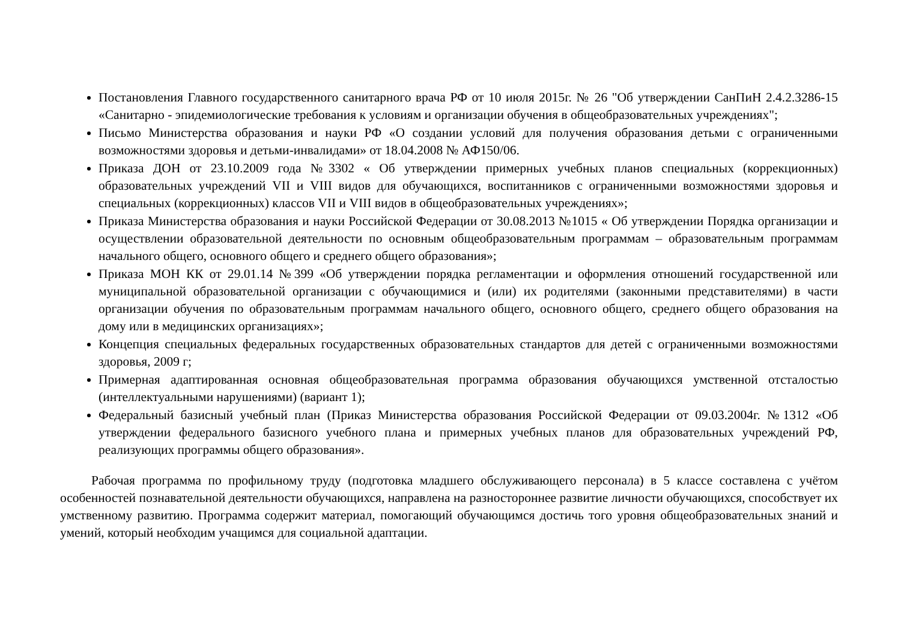Постановления Главного государственного санитарного врача РФ от 10 июля 2015г. № 26 "Об утверждении СанПиН 2.4.2.3286-15 «Санитарно - эпидемиологические требования к условиям и организации обучения в общеобразовательных учреждениях";
Письмо Министерства образования и науки РФ «О создании условий для получения образования детьми с ограниченными возможностями здоровья и детьми-инвалидами» от 18.04.2008 № АФ150/06.
Приказа ДОН от 23.10.2009 года №3302 « Об утверждении примерных учебных планов специальных (коррекционных) образовательных учреждений VII и VIII видов для обучающихся, воспитанников с ограниченными возможностями здоровья и специальных (коррекционных) классов VII и VIII видов в общеобразовательных учреждениях»;
Приказа Министерства образования и науки Российской Федерации от 30.08.2013 №1015 « Об утверждении Порядка организации и осуществлении образовательной деятельности по основным общеобразовательным программам – образовательным программам начального общего, основного общего и среднего общего образования»;
Приказа МОН КК от 29.01.14 №399 «Об утверждении порядка регламентации и оформления отношений государственной или муниципальной образовательной организации с обучающимися и (или) их родителями (законными представителями) в части организации обучения по образовательным программам начального общего, основного общего, среднего общего образования на дому или в медицинских организациях»;
Концепция специальных федеральных государственных образовательных стандартов для детей с ограниченными возможностями здоровья, 2009 г;
Примерная адаптированная основная общеобразовательная программа образования обучающихся умственной отсталостью (интеллектуальными нарушениями) (вариант 1);
Федеральный базисный учебный план (Приказ Министерства образования Российской Федерации от 09.03.2004г. №1312 «Об утверждении федерального базисного учебного плана и примерных учебных планов для образовательных учреждений РФ, реализующих программы общего образования».
Рабочая программа по профильному труду (подготовка младшего обслуживающего персонала) в 5 классе составлена с учётом особенностей познавательной деятельности обучающихся, направлена на разностороннее развитие личности обучающихся, способствует их умственному развитию. Программа содержит материал, помогающий обучающимся достичь того уровня общеобразовательных знаний и умений, который необходим учащимся для социальной адаптации.